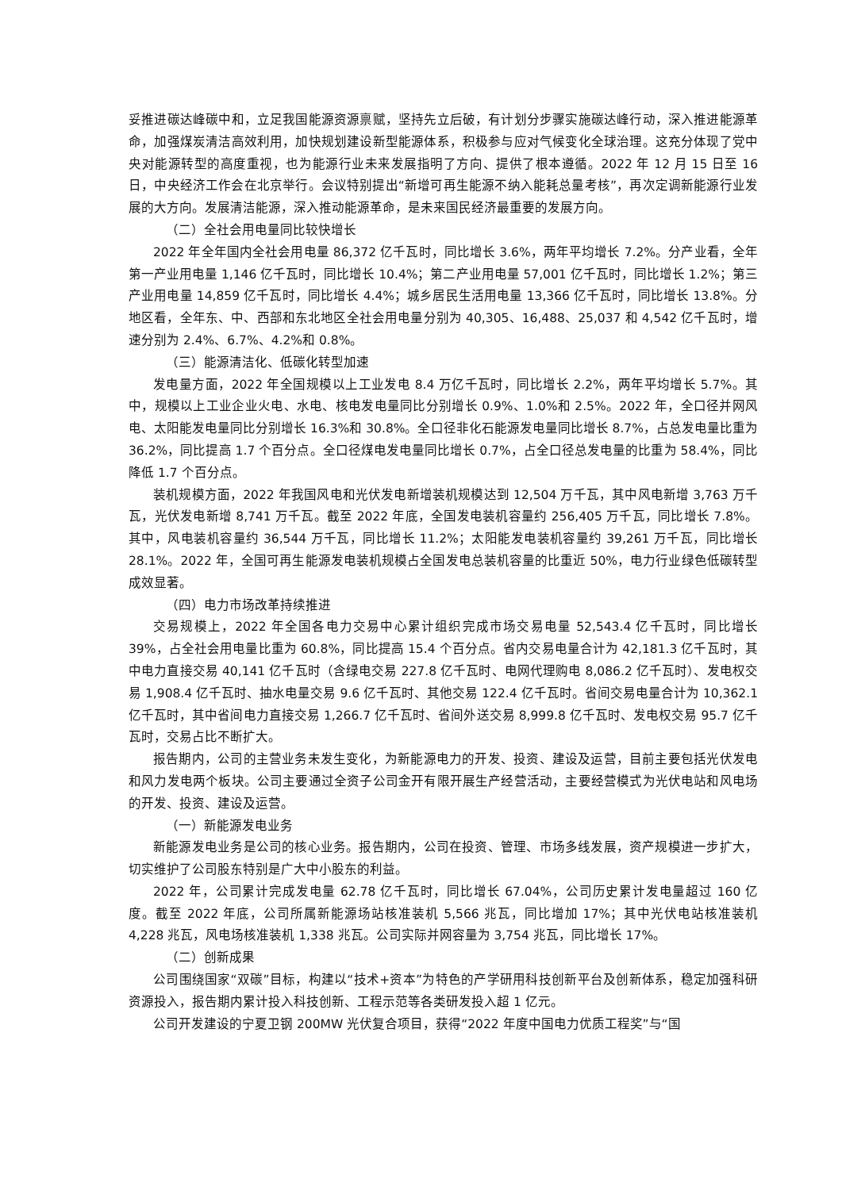妥推进碳达峰碳中和，立足我国能源资源禀赋，坚持先立后破，有计划分步骤实施碳达峰行动，深入推进能源革命，加强煤炭清洁高效利用，加快规划建设新型能源体系，积极参与应对气候变化全球治理。这充分体现了党中央对能源转型的高度重视，也为能源行业未来发展指明了方向、提供了根本遵循。2022 年 12 月 15 日至 16 日，中央经济工作会在北京举行。会议特别提出“新增可再生能源不纳入能耗总量考核”，再次定调新能源行业发展的大方向。发展清洁能源，深入推动能源革命，是未来国民经济最重要的发展方向。
（二）全社会用电量同比较快增长
2022 年全年国内全社会用电量 86,372 亿千瓦时，同比增长 3.6%，两年平均增长 7.2%。分产业看，全年第一产业用电量 1,146 亿千瓦时，同比增长 10.4%；第二产业用电量 57,001 亿千瓦时，同比增长 1.2%；第三产业用电量 14,859 亿千瓦时，同比增长 4.4%；城乡居民生活用电量 13,366 亿千瓦时，同比增长 13.8%。分地区看，全年东、中、西部和东北地区全社会用电量分别为 40,305、16,488、25,037 和 4,542 亿千瓦时，增速分别为 2.4%、6.7%、4.2%和 0.8%。
（三）能源清洁化、低碳化转型加速
发电量方面，2022 年全国规模以上工业发电 8.4 万亿千瓦时，同比增长 2.2%，两年平均增长 5.7%。其中，规模以上工业企业火电、水电、核电发电量同比分别增长 0.9%、1.0%和 2.5%。2022 年，全口径并网风电、太阳能发电量同比分别增长 16.3%和 30.8%。全口径非化石能源发电量同比增长 8.7%，占总发电量比重为 36.2%，同比提高 1.7 个百分点。全口径煤电发电量同比增长 0.7%，占全口径总发电量的比重为 58.4%，同比降低 1.7 个百分点。
装机规模方面，2022 年我国风电和光伏发电新增装机规模达到 12,504 万千瓦，其中风电新增 3,763 万千瓦，光伏发电新增 8,741 万千瓦。截至 2022 年底，全国发电装机容量约 256,405 万千瓦，同比增长 7.8%。其中，风电装机容量约 36,544 万千瓦，同比增长 11.2%；太阳能发电装机容量约 39,261 万千瓦，同比增长 28.1%。2022 年，全国可再生能源发电装机规模占全国发电总装机容量的比重近 50%，电力行业绿色低碳转型成效显著。
（四）电力市场改革持续推进
交易规模上，2022 年全国各电力交易中心累计组织完成市场交易电量 52,543.4 亿千瓦时，同比增长 39%，占全社会用电量比重为 60.8%，同比提高 15.4 个百分点。省内交易电量合计为 42,181.3 亿千瓦时，其中电力直接交易 40,141 亿千瓦时（含绿电交易 227.8 亿千瓦时、电网代理购电 8,086.2 亿千瓦时）、发电权交易 1,908.4 亿千瓦时、抽水电量交易 9.6 亿千瓦时、其他交易 122.4 亿千瓦时。省间交易电量合计为 10,362.1 亿千瓦时，其中省间电力直接交易 1,266.7 亿千瓦时、省间外送交易 8,999.8 亿千瓦时、发电权交易 95.7 亿千瓦时，交易占比不断扩大。
报告期内，公司的主营业务未发生变化，为新能源电力的开发、投资、建设及运营，目前主要包括光伏发电和风力发电两个板块。公司主要通过全资子公司金开有限开展生产经营活动，主要经营模式为光伏电站和风电场的开发、投资、建设及运营。
（一）新能源发电业务
新能源发电业务是公司的核心业务。报告期内，公司在投资、管理、市场多线发展，资产规模进一步扩大，切实维护了公司股东特别是广大中小股东的利益。
2022 年，公司累计完成发电量 62.78 亿千瓦时，同比增长 67.04%，公司历史累计发电量超过 160 亿度。截至 2022 年底，公司所属新能源场站核准装机 5,566 兆瓦，同比增加 17%；其中光伏电站核准装机 4,228 兆瓦，风电场核准装机 1,338 兆瓦。公司实际并网容量为 3,754 兆瓦，同比增长 17%。
（二）创新成果
公司围绕国家“双碳”目标，构建以“技术+资本”为特色的产学研用科技创新平台及创新体系，稳定加强科研资源投入，报告期内累计投入科技创新、工程示范等各类研发投入超 1 亿元。
公司开发建设的宁夏卫钢 200MW 光伏复合项目，获得“2022 年度中国电力优质工程奖”与“国